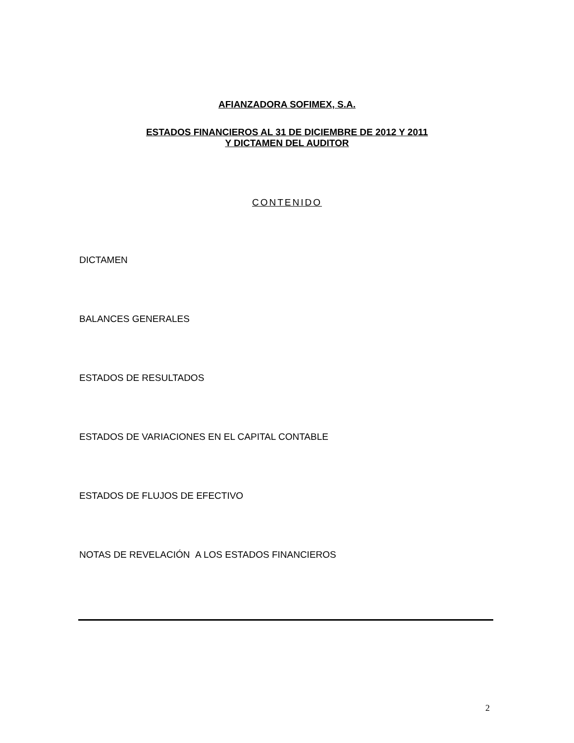AFIANZADORA SOFIMEX, S.A.
ESTADOS FINANCIEROS AL 31 DE DICIEMBRE DE 2012 Y 2011
Y DICTAMEN DEL AUDITOR
CONTENIDO
DICTAMEN
BALANCES GENERALES
ESTADOS DE RESULTADOS
ESTADOS DE VARIACIONES EN EL CAPITAL CONTABLE
ESTADOS DE FLUJOS DE EFECTIVO
NOTAS DE REVELACIÓN A LOS ESTADOS FINANCIEROS
2